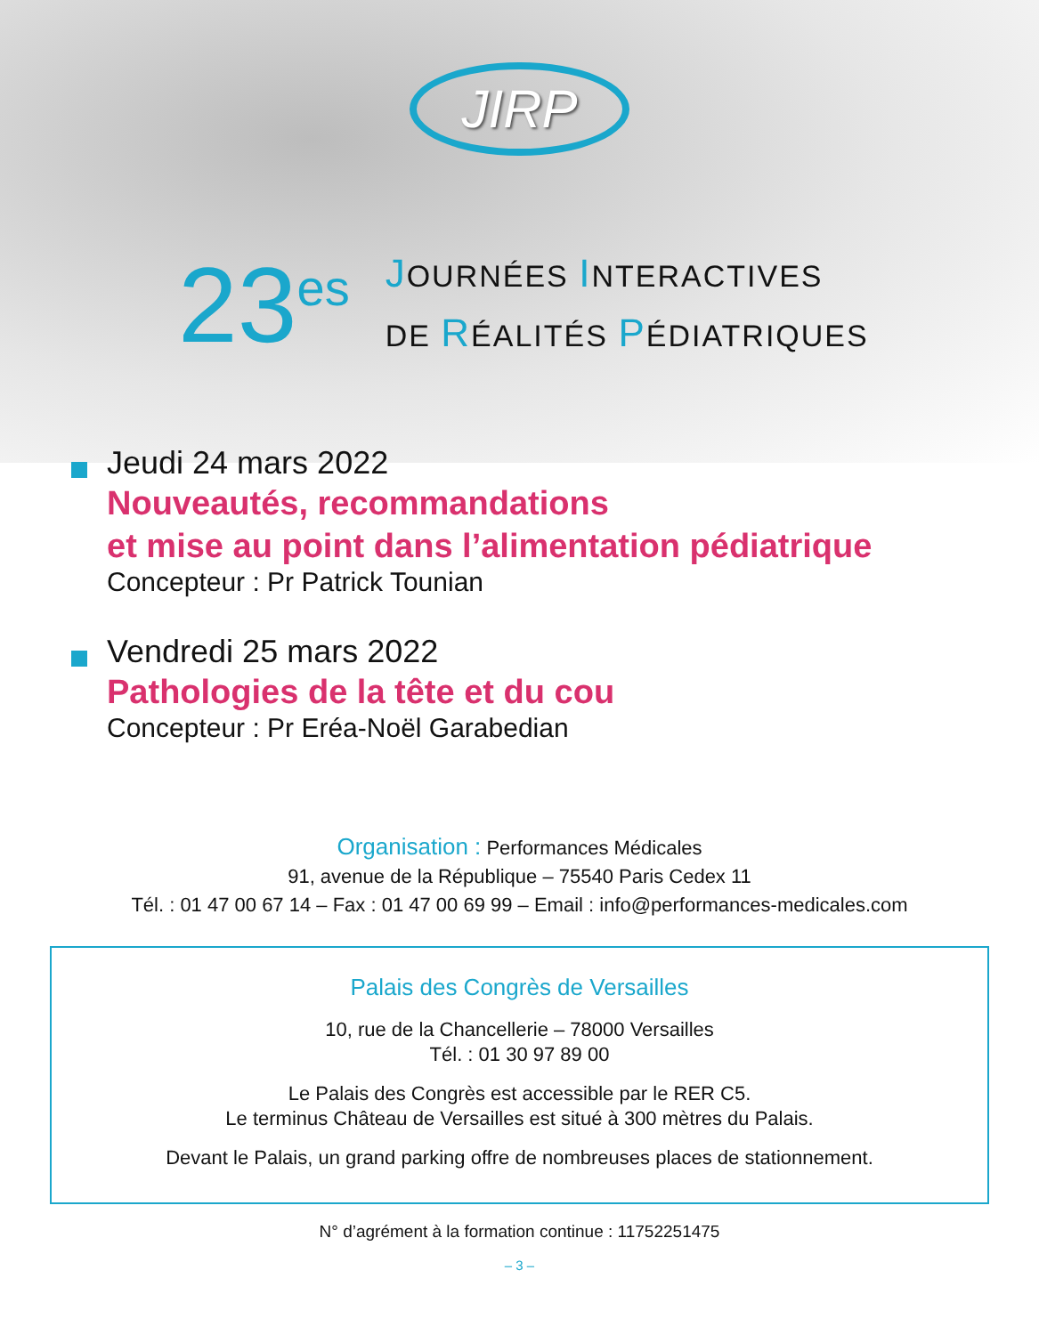JIRP
23<sup>es</sup>
JOURNÉES INTERACTIVES
DE RÉALITÉS PÉDIATRIQUES
Jeudi 24 mars 2022
Nouveautés, recommandations
et mise au point dans l’alimentation pédiatrique
Concepteur : Pr Patrick Tounian
Vendredi 25 mars 2022
Pathologies de la tête et du cou
Concepteur : Pr Eréa-Noël Garabedian
Organisation : Performances Médicales
91, avenue de la République – 75540 Paris Cedex 11
Tél. : 01 47 00 67 14 – Fax : 01 47 00 69 99 – Email : info@performances-medicales.com
Palais des Congrès de Versailles
10, rue de la Chancellerie – 78000 Versailles
Tél. : 01 30 97 89 00
Le Palais des Congrès est accessible par le RER C5.
Le terminus Château de Versailles est situé à 300 mètres du Palais.
Devant le Palais, un grand parking offre de nombreuses places de stationnement.
N° d’agrément à la formation continue : 11752251475
– 3 –